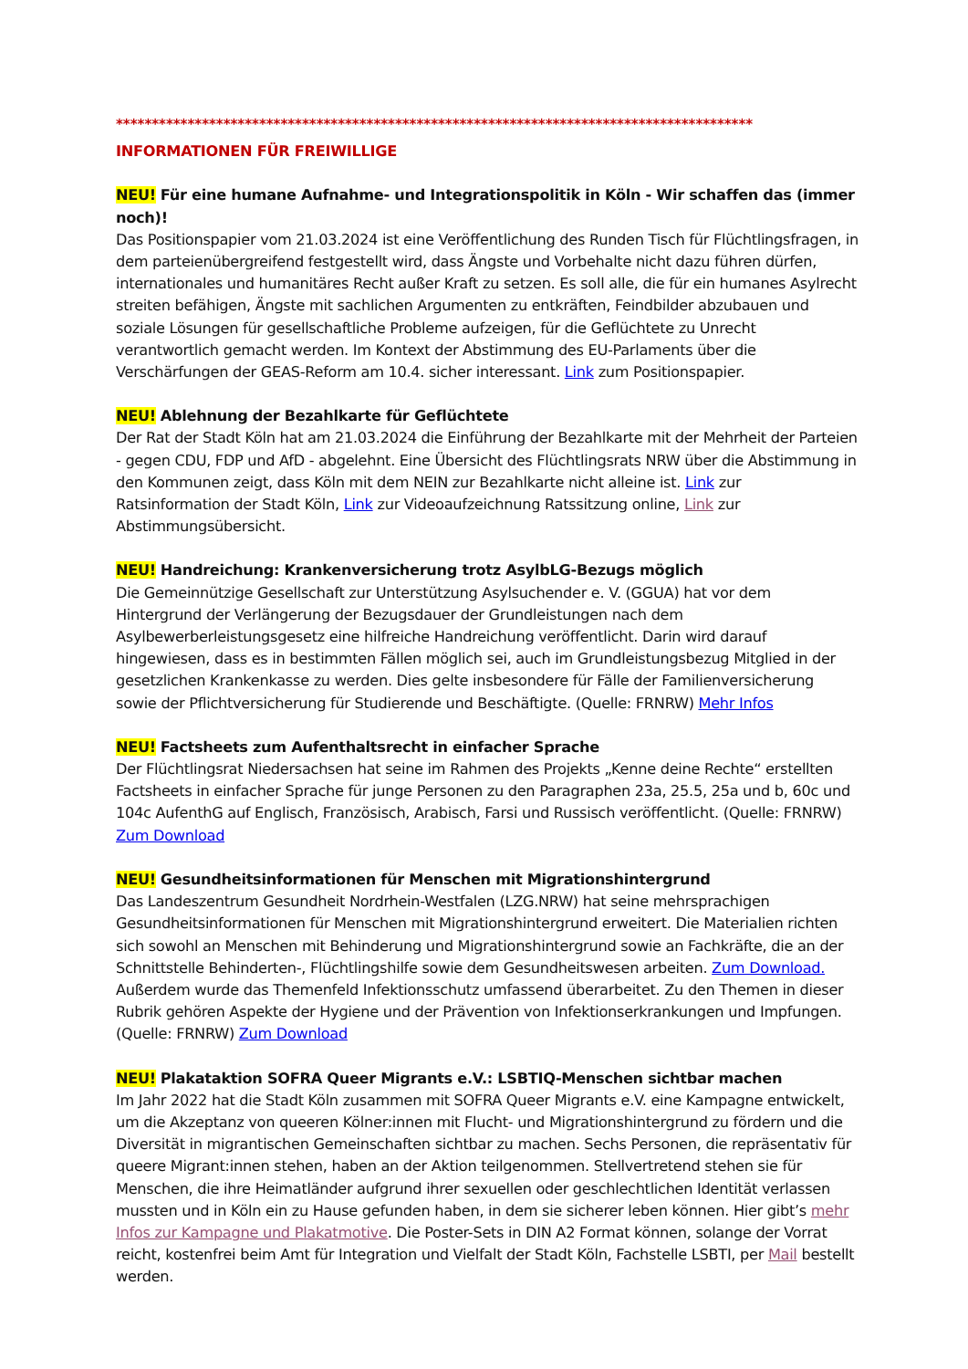*****************************************************************************************
INFORMATIONEN FÜR FREIWILLIGE
NEU! Für eine humane Aufnahme- und Integrationspolitik in Köln - Wir schaffen das (immer noch)!
Das Positionspapier vom 21.03.2024 ist eine Veröffentlichung des Runden Tisch für Flüchtlingsfragen, in dem parteienübergreifend festgestellt wird, dass Ängste und Vorbehalte nicht dazu führen dürfen, internationales und humanitäres Recht außer Kraft zu setzen. Es soll alle, die für ein humanes Asylrecht streiten befähigen, Ängste mit sachlichen Argumenten zu entkräften, Feindbilder abzubauen und soziale Lösungen für gesellschaftliche Probleme aufzeigen, für die Geflüchtete zu Unrecht verantwortlich gemacht werden. Im Kontext der Abstimmung des EU-Parlaments über die Verschärfungen der GEAS-Reform am 10.4. sicher interessant. Link zum Positionspapier.
NEU! Ablehnung der Bezahlkarte für Geflüchtete
Der Rat der Stadt Köln hat am 21.03.2024 die Einführung der Bezahlkarte mit der Mehrheit der Parteien - gegen CDU, FDP und AfD - abgelehnt. Eine Übersicht des Flüchtlingsrats NRW über die Abstimmung in den Kommunen zeigt, dass Köln mit dem NEIN zur Bezahlkarte nicht alleine ist. Link zur Ratsinformation der Stadt Köln, Link zur Videoaufzeichnung Ratssitzung online, Link zur Abstimmungsübersicht.
NEU! Handreichung: Krankenversicherung trotz AsylbLG-Bezugs möglich
Die Gemeinnützige Gesellschaft zur Unterstützung Asylsuchender e. V. (GGUA) hat vor dem Hintergrund der Verlängerung der Bezugsdauer der Grundleistungen nach dem Asylbewerberleistungsgesetz eine hilfreiche Handreichung veröffentlicht. Darin wird darauf hingewiesen, dass es in bestimmten Fällen möglich sei, auch im Grundleistungsbezug Mitglied in der gesetzlichen Krankenkasse zu werden. Dies gelte insbesondere für Fälle der Familienversicherung sowie der Pflichtversicherung für Studierende und Beschäftigte. (Quelle: FRNRW) Mehr Infos
NEU! Factsheets zum Aufenthaltsrecht in einfacher Sprache
Der Flüchtlingsrat Niedersachsen hat seine im Rahmen des Projekts „Kenne deine Rechte“ erstellten Factsheets in einfacher Sprache für junge Personen zu den Paragraphen 23a, 25.5, 25a und b, 60c und 104c AufenthG auf Englisch, Französisch, Arabisch, Farsi und Russisch veröffentlicht. (Quelle: FRNRW) Zum Download
NEU! Gesundheitsinformationen für Menschen mit Migrationshintergrund
Das Landeszentrum Gesundheit Nordrhein-Westfalen (LZG.NRW) hat seine mehrsprachigen Gesundheitsinformationen für Menschen mit Migrationshintergrund erweitert. Die Materialien richten sich sowohl an Menschen mit Behinderung und Migrationshintergrund sowie an Fachkräfte, die an der Schnittstelle Behinderten-, Flüchtlingshilfe sowie dem Gesundheitswesen arbeiten. Zum Download. Außerdem wurde das Themenfeld Infektionsschutz umfassend überarbeitet. Zu den Themen in dieser Rubrik gehören Aspekte der Hygiene und der Prävention von Infektionserkrankungen und Impfungen. (Quelle: FRNRW) Zum Download
NEU! Plakataktion SOFRA Queer Migrants e.V.: LSBTIQ-Menschen sichtbar machen
Im Jahr 2022 hat die Stadt Köln zusammen mit SOFRA Queer Migrants e.V. eine Kampagne entwickelt, um die Akzeptanz von queeren Kölner:innen mit Flucht- und Migrationshintergrund zu fördern und die Diversität in migrantischen Gemeinschaften sichtbar zu machen. Sechs Personen, die repräsentativ für queere Migrant:innen stehen, haben an der Aktion teilgenommen. Stellvertretend stehen sie für Menschen, die ihre Heimatländer aufgrund ihrer sexuellen oder geschlechtlichen Identität verlassen mussten und in Köln ein zu Hause gefunden haben, in dem sie sicherer leben können. Hier gibt’s mehr Infos zur Kampagne und Plakatmotive. Die Poster-Sets in DIN A2 Format können, solange der Vorrat reicht, kostenfrei beim Amt für Integration und Vielfalt der Stadt Köln, Fachstelle LSBTI, per Mail bestellt werden.